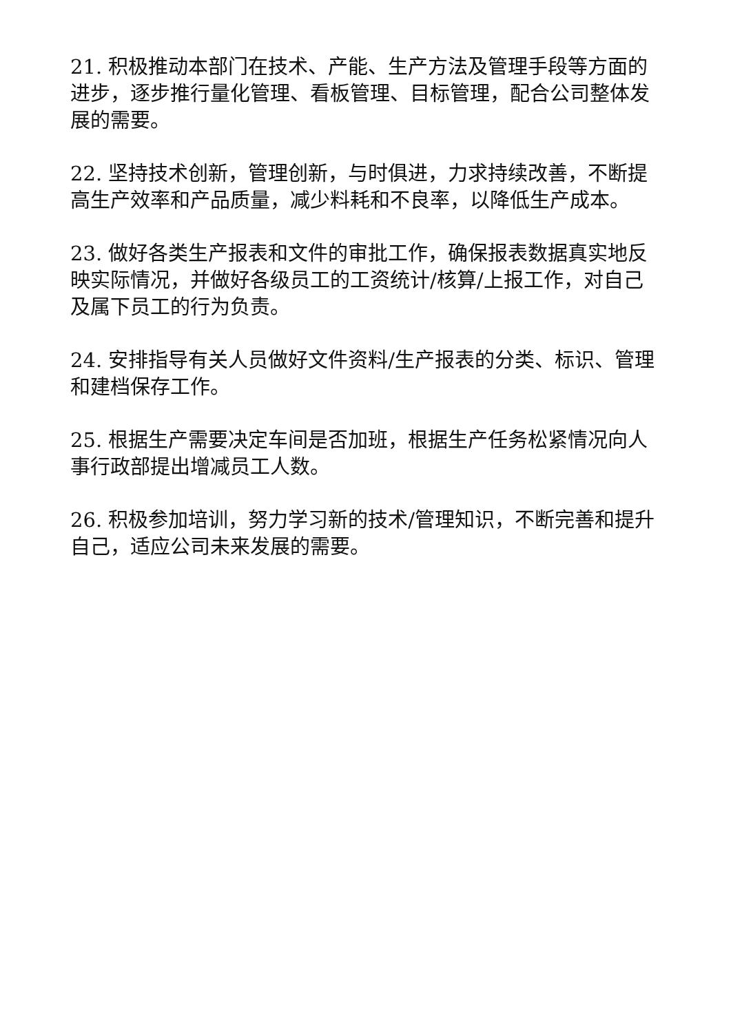21. 积极推动本部门在技术、产能、生产方法及管理手段等方面的进步，逐步推行量化管理、看板管理、目标管理，配合公司整体发展的需要。
22. 坚持技术创新，管理创新，与时俱进，力求持续改善，不断提高生产效率和产品质量，减少料耗和不良率，以降低生产成本。
23. 做好各类生产报表和文件的审批工作，确保报表数据真实地反映实际情况，并做好各级员工的工资统计/核算/上报工作，对自己及属下员工的行为负责。
24. 安排指导有关人员做好文件资料/生产报表的分类、标识、管理和建档保存工作。
25. 根据生产需要决定车间是否加班，根据生产任务松紧情况向人事行政部提出增减员工人数。
26. 积极参加培训，努力学习新的技术/管理知识，不断完善和提升自己，适应公司未来发展的需要。